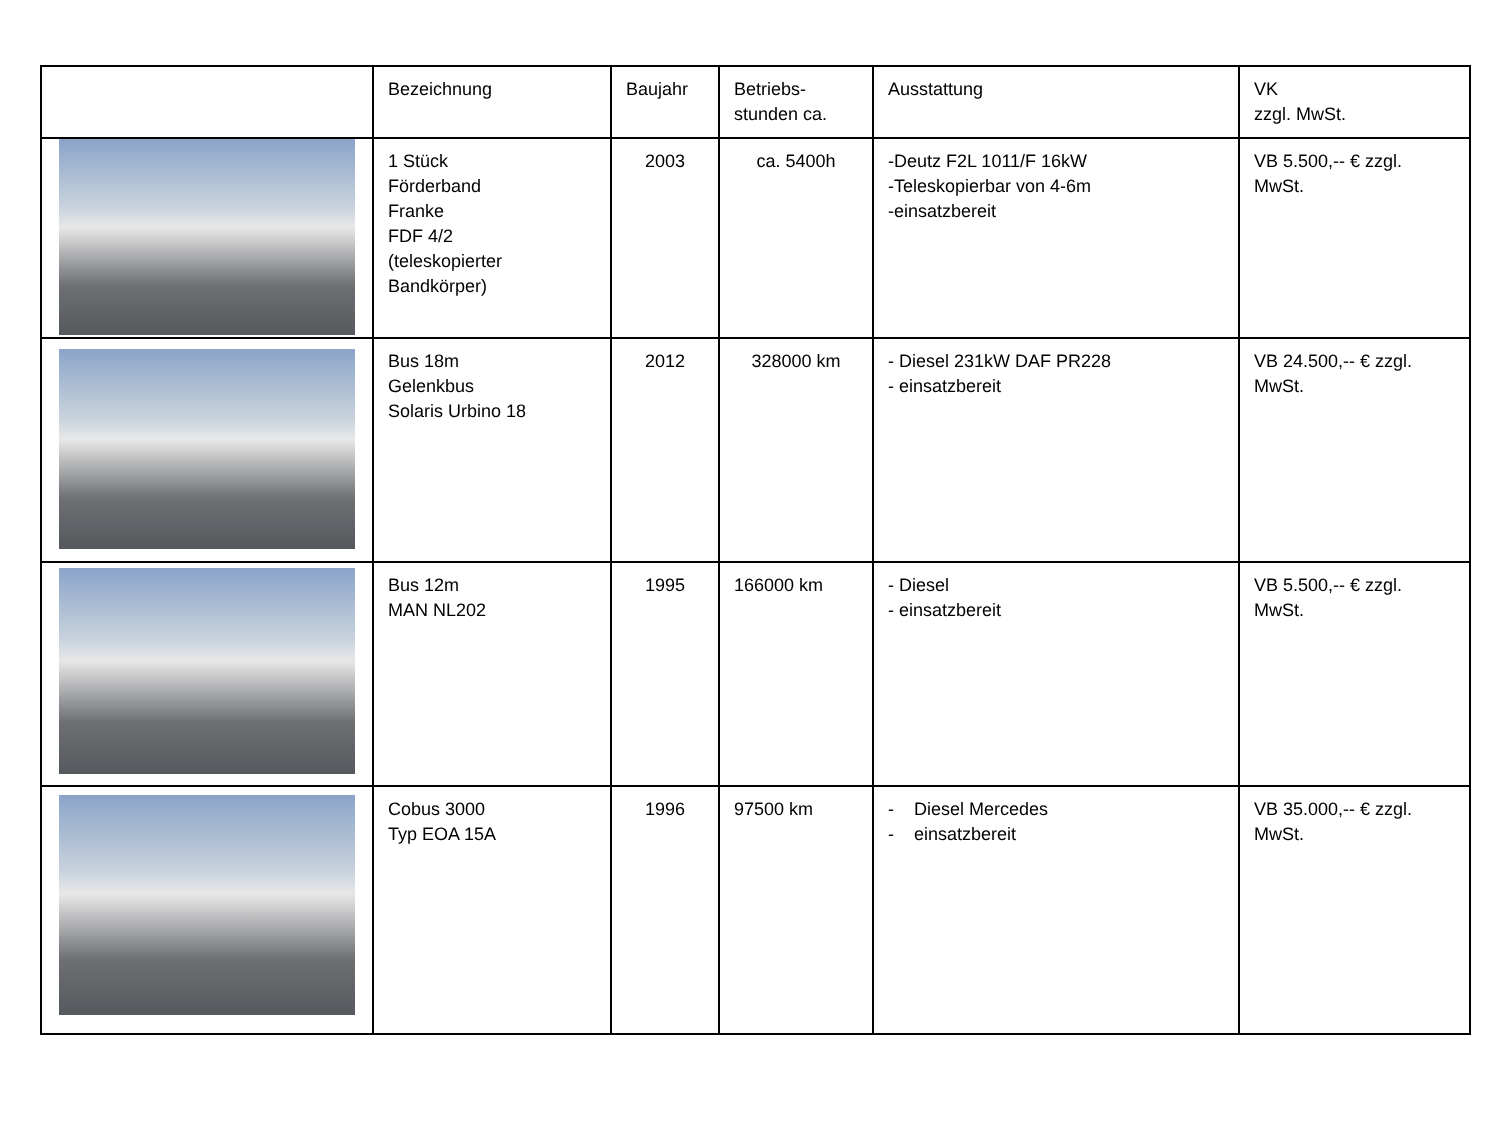| | Bezeichnung | Baujahr | Betriebs- stunden ca. | Ausstattung | VK zzgl. MwSt. |
| --- | --- | --- | --- | --- | --- |
| | 1 Stück Förderband Franke FDF 4/2 (teleskopierter Bandkörper) | 2003 | ca. 5400h | -Deutz F2L 1011/F 16kW -Teleskopierbar von 4-6m -einsatzbereit | VB 5.500,-- € zzgl. MwSt. |
| | Bus 18m Gelenkbus Solaris Urbino 18 | 2012 | 328000 km | - Diesel 231kW DAF PR228 - einsatzbereit | VB 24.500,-- € zzgl. MwSt. |
| | Bus 12m MAN NL202 | 1995 | 166000 km | - Diesel - einsatzbereit | VB 5.500,-- € zzgl. MwSt. |
| | Cobus 3000 Typ EOA 15A | 1996 | 97500 km | - Diesel Mercedes - einsatzbereit | VB 35.000,-- € zzgl. MwSt. |